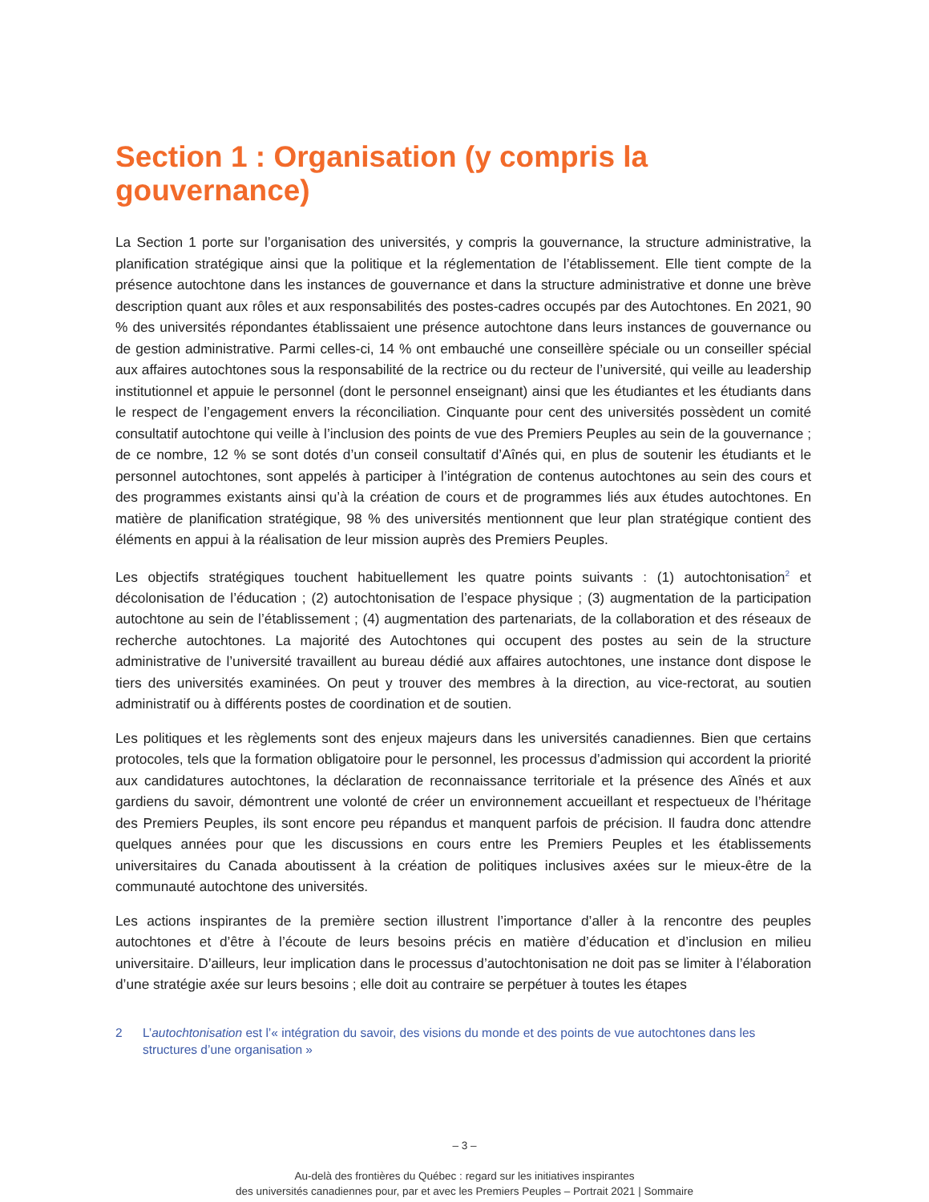Section 1 : Organisation (y compris la gouvernance)
La Section 1 porte sur l’organisation des universités, y compris la gouvernance, la structure administrative, la planification stratégique ainsi que la politique et la réglementation de l’établissement. Elle tient compte de la présence autochtone dans les instances de gouvernance et dans la structure administrative et donne une brève description quant aux rôles et aux responsabilités des postes-cadres occupés par des Autochtones. En 2021, 90 % des universités répondantes établissaient une présence autochtone dans leurs instances de gouvernance ou de gestion administrative. Parmi celles-ci, 14 % ont embauché une conseillère spéciale ou un conseiller spécial aux affaires autochtones sous la responsabilité de la rectrice ou du recteur de l’université, qui veille au leadership institutionnel et appuie le personnel (dont le personnel enseignant) ainsi que les étudiantes et les étudiants dans le respect de l’engagement envers la réconciliation. Cinquante pour cent des universités possèdent un comité consultatif autochtone qui veille à l’inclusion des points de vue des Premiers Peuples au sein de la gouvernance ; de ce nombre, 12 % se sont dotés d’un conseil consultatif d’Aînés qui, en plus de soutenir les étudiants et le personnel autochtones, sont appelés à participer à l’intégration de contenus autochtones au sein des cours et des programmes existants ainsi qu’à la création de cours et de programmes liés aux études autochtones. En matière de planification stratégique, 98 % des universités mentionnent que leur plan stratégique contient des éléments en appui à la réalisation de leur mission auprès des Premiers Peuples.
Les objectifs stratégiques touchent habituellement les quatre points suivants : (1) autochtonisation<sup>2</sup> et décolonisation de l’éducation ; (2) autochtonisation de l’espace physique ; (3) augmentation de la participation autochtone au sein de l’établissement ; (4) augmentation des partenariats, de la collaboration et des réseaux de recherche autochtones. La majorité des Autochtones qui occupent des postes au sein de la structure administrative de l’université travaillent au bureau dédié aux affaires autochtones, une instance dont dispose le tiers des universités examinées. On peut y trouver des membres à la direction, au vice-rectorat, au soutien administratif ou à différents postes de coordination et de soutien.
Les politiques et les règlements sont des enjeux majeurs dans les universités canadiennes. Bien que certains protocoles, tels que la formation obligatoire pour le personnel, les processus d’admission qui accordent la priorité aux candidatures autochtones, la déclaration de reconnaissance territoriale et la présence des Aînés et aux gardiens du savoir, démontrent une volonté de créer un environnement accueillant et respectueux de l’héritage des Premiers Peuples, ils sont encore peu répandus et manquent parfois de précision. Il faudra donc attendre quelques années pour que les discussions en cours entre les Premiers Peuples et les établissements universitaires du Canada aboutissent à la création de politiques inclusives axées sur le mieux-être de la communauté autochtone des universités.
Les actions inspirantes de la première section illustrent l’importance d’aller à la rencontre des peuples autochtones et d’être à l’écoute de leurs besoins précis en matière d’éducation et d’inclusion en milieu universitaire. D’ailleurs, leur implication dans le processus d’autochtonisation ne doit pas se limiter à l’élaboration d’une stratégie axée sur leurs besoins ; elle doit au contraire se perpétuer à toutes les étapes
2 L’autochtonisation est l’« intégration du savoir, des visions du monde et des points de vue autochtones dans les structures d’une organisation »
– 3 –
Au-delà des frontières du Québec : regard sur les initiatives inspirantes
des universités canadiennes pour, par et avec les Premiers Peuples – Portrait 2021 | Sommaire